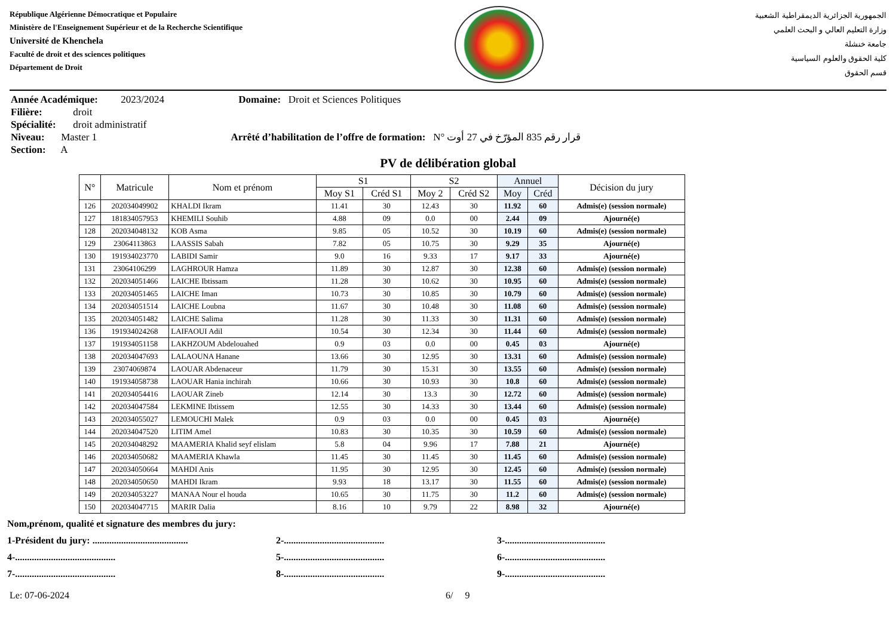République Algérienne Démocratique et Populaire
Ministère de l'Enseignement Supérieur et de la Recherche Scientifique
Université de Khenchela
Faculté de droit et des sciences politiques
Département de Droit
الجمهورية الجزائرية الديمقراطية الشعبية
وزارة التعليم العالي و البحث العلمي
جامعة خنشلة
كلية الحقوق والعلوم السياسية
قسم الحقوق
Année Académique: 2023/2024 Domaine: Droit et Sciences Politiques
Filière: droit
Spécialité: droit administratif
Niveau: Master 1 Arrêté d’habilitation de l’offre de formation: N° قرار رقم 835 المؤرّخ في 27 أوت
Section: A
PV de délibération global
| N° | Matricule | Nom et prénom | S1 | | S2 | | Annuel | | Décision du jury |
| --- | --- | --- | --- | --- | --- | --- | --- | --- | --- |
| | | | Moy S1 | Créd S1 | Moy 2 | Créd S2 | Moy | Créd | |
| 126 | 202034049902 | KHALDI Ikram | 11.41 | 30 | 12.43 | 30 | 11.92 | 60 | Admis(e) (session normale) |
| 127 | 181834057953 | KHEMILI Souhib | 4.88 | 09 | 0.0 | 00 | 2.44 | 09 | Ajourné(e) |
| 128 | 202034048132 | KOB Asma | 9.85 | 05 | 10.52 | 30 | 10.19 | 60 | Admis(e) (session normale) |
| 129 | 23064113863 | LAASSIS Sabah | 7.82 | 05 | 10.75 | 30 | 9.29 | 35 | Ajourné(e) |
| 130 | 191934023770 | LABIDI Samir | 9.0 | 16 | 9.33 | 17 | 9.17 | 33 | Ajourné(e) |
| 131 | 23064106299 | LAGHROUR Hamza | 11.89 | 30 | 12.87 | 30 | 12.38 | 60 | Admis(e) (session normale) |
| 132 | 202034051466 | LAICHE Ibtissam | 11.28 | 30 | 10.62 | 30 | 10.95 | 60 | Admis(e) (session normale) |
| 133 | 202034051465 | LAICHE Iman | 10.73 | 30 | 10.85 | 30 | 10.79 | 60 | Admis(e) (session normale) |
| 134 | 202034051514 | LAICHE Loubna | 11.67 | 30 | 10.48 | 30 | 11.08 | 60 | Admis(e) (session normale) |
| 135 | 202034051482 | LAICHE Salima | 11.28 | 30 | 11.33 | 30 | 11.31 | 60 | Admis(e) (session normale) |
| 136 | 191934024268 | LAIFAOUI Adil | 10.54 | 30 | 12.34 | 30 | 11.44 | 60 | Admis(e) (session normale) |
| 137 | 191934051158 | LAKHZOUM Abdelouahed | 0.9 | 03 | 0.0 | 00 | 0.45 | 03 | Ajourné(e) |
| 138 | 202034047693 | LALAOUNA Hanane | 13.66 | 30 | 12.95 | 30 | 13.31 | 60 | Admis(e) (session normale) |
| 139 | 23074069874 | LAOUAR Abdenaceur | 11.79 | 30 | 15.31 | 30 | 13.55 | 60 | Admis(e) (session normale) |
| 140 | 191934058738 | LAOUAR Hania inchirah | 10.66 | 30 | 10.93 | 30 | 10.8 | 60 | Admis(e) (session normale) |
| 141 | 202034054416 | LAOUAR Zineb | 12.14 | 30 | 13.3 | 30 | 12.72 | 60 | Admis(e) (session normale) |
| 142 | 202034047584 | LEKMINE Ibtissem | 12.55 | 30 | 14.33 | 30 | 13.44 | 60 | Admis(e) (session normale) |
| 143 | 202034055027 | LEMOUCHI Malek | 0.9 | 03 | 0.0 | 00 | 0.45 | 03 | Ajourné(e) |
| 144 | 202034047520 | LITIM Amel | 10.83 | 30 | 10.35 | 30 | 10.59 | 60 | Admis(e) (session normale) |
| 145 | 202034048292 | MAAMERIA Khalid seyf elislam | 5.8 | 04 | 9.96 | 17 | 7.88 | 21 | Ajourné(e) |
| 146 | 202034050682 | MAAMERIA Khawla | 11.45 | 30 | 11.45 | 30 | 11.45 | 60 | Admis(e) (session normale) |
| 147 | 202034050664 | MAHDI Anis | 11.95 | 30 | 12.95 | 30 | 12.45 | 60 | Admis(e) (session normale) |
| 148 | 202034050650 | MAHDI Ikram | 9.93 | 18 | 13.17 | 30 | 11.55 | 60 | Admis(e) (session normale) |
| 149 | 202034053227 | MANAA Nour el houda | 10.65 | 30 | 11.75 | 30 | 11.2 | 60 | Admis(e) (session normale) |
| 150 | 202034047715 | MARIR Dalia | 8.16 | 10 | 9.79 | 22 | 8.98 | 32 | Ajourné(e) |
Nom,prénom, qualité et signature des membres du jury:
1-Président du jury: ........................................ 2-.......................................... 3-..........................................
4-.......................................... 5-.......................................... 6-..........................................
7-.......................................... 8-.......................................... 9-..........................................
Le: 07-06-2024 6/ 9